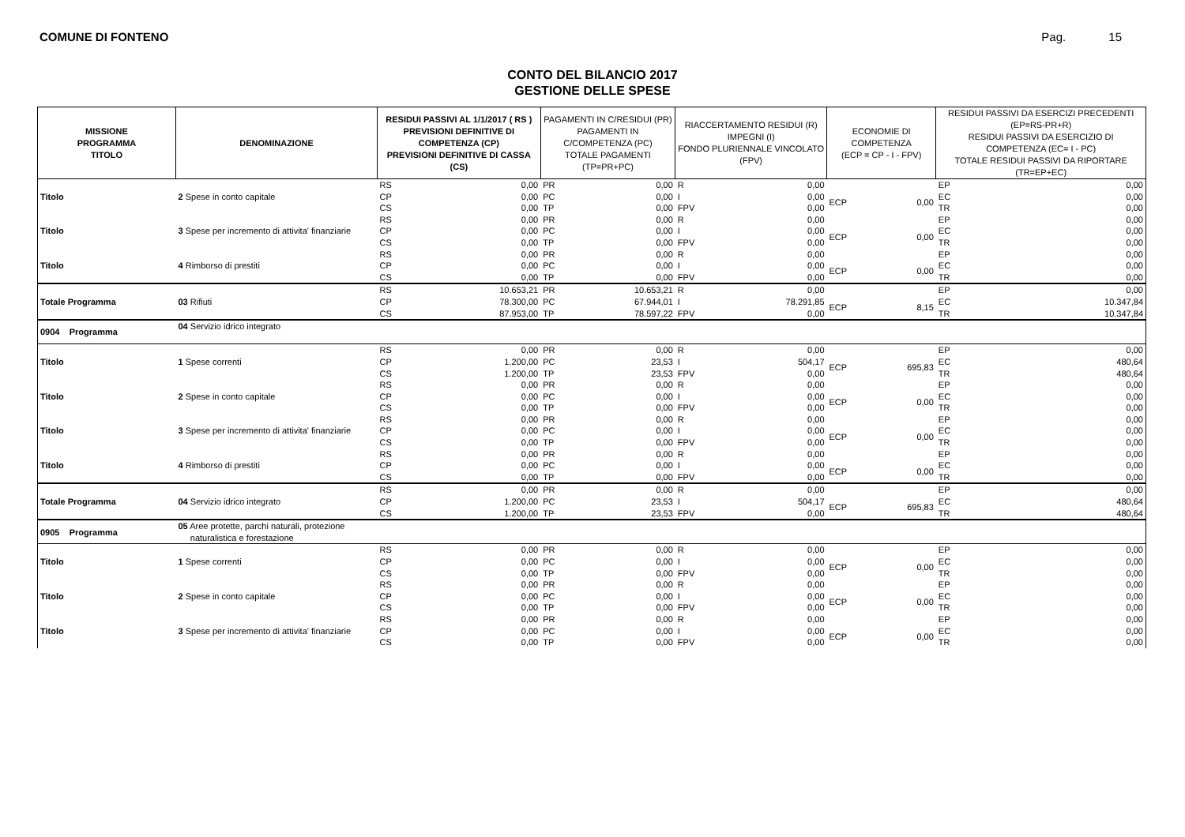COMUNE DI FONTENO Pag. 15
CONTO DEL BILANCIO 2017
GESTIONE DELLE SPESE
| MISSIONE PROGRAMMA TITOLO | DENOMINAZIONE | RESIDUI PASSIVI AL 1/1/2017 ( RS ) PREVISIONI DEFINITIVE DI COMPETENZA (CP) PREVISIONI DEFINITIVE DI CASSA (CS) | | PAGAMENTI IN C/RESIDUI (PR) PAGAMENTI IN C/COMPETENZA (PC) TOTALE PAGAMENTI (TP=PR+PC) | | RIACCERTAMENTO RESIDUI (R) IMPEGNI (I) FONDO PLURIENNALE VINCOLATO (FPV) | | ECONOMIE DI COMPETENZA (ECP = CP - I - FPV) | | RESIDUI PASSIVI DA ESERCIZI PRECEDENTI (EP=RS-PR+R) RESIDUI PASSIVI DA ESERCIZIO DI COMPETENZA (EC= I - PC) TOTALE RESIDUI PASSIVI DA RIPORTARE (TR=EP+EC) | |
| --- | --- | --- | --- | --- | --- | --- | --- | --- | --- | --- | --- |
| Titolo | 2 Spese in conto capitale | RS CP CS | 0,00 0,00 0,00 | PR PC TP | 0,00 0,00 0,00 | R I FPV | 0,00 0,00 0,00 | ECP | 0,00 | EP EC TR | 0,00 0,00 0,00 |
| Titolo | 3 Spese per incremento di attivita' finanziarie | RS CP CS | 0,00 0,00 0,00 | PR PC TP | 0,00 0,00 0,00 | R I FPV | 0,00 0,00 0,00 | ECP | 0,00 | EP EC TR | 0,00 0,00 0,00 |
| Titolo | 4 Rimborso di prestiti | RS CP CS | 0,00 0,00 0,00 | PR PC TP | 0,00 0,00 0,00 | R I FPV | 0,00 0,00 0,00 | ECP | 0,00 | EP EC TR | 0,00 0,00 0,00 |
| Totale Programma | 03 Rifiuti | RS CP CS | 10.653,21 78.300,00 87.953,00 | PR PC TP | 10.653,21 67.944,01 78.597,22 | R I FPV | 0,00 78.291,85 0,00 | ECP | 8,15 | EP EC TR | 0,00 10.347,84 10.347,84 |
| 0904 Programma | 04 Servizio idrico integrato | | | | | | | | | | |
| Titolo | 1 Spese correnti | RS CP CS | 0,00 1.200,00 1.200,00 | PR PC TP | 0,00 23,53 23,53 | R I FPV | 0,00 504,17 0,00 | ECP | 695,83 | EP EC TR | 0,00 480,64 480,64 |
| Titolo | 2 Spese in conto capitale | RS CP CS | 0,00 0,00 0,00 | PR PC TP | 0,00 0,00 0,00 | R I FPV | 0,00 0,00 0,00 | ECP | 0,00 | EP EC TR | 0,00 0,00 0,00 |
| Titolo | 3 Spese per incremento di attivita' finanziarie | RS CP CS | 0,00 0,00 0,00 | PR PC TP | 0,00 0,00 0,00 | R I FPV | 0,00 0,00 0,00 | ECP | 0,00 | EP EC TR | 0,00 0,00 0,00 |
| Titolo | 4 Rimborso di prestiti | RS CP CS | 0,00 0,00 0,00 | PR PC TP | 0,00 0,00 0,00 | R I FPV | 0,00 0,00 0,00 | ECP | 0,00 | EP EC TR | 0,00 0,00 0,00 |
| Totale Programma | 04 Servizio idrico integrato | RS CP CS | 0,00 1.200,00 1.200,00 | PR PC TP | 0,00 23,53 23,53 | R I FPV | 0,00 504,17 0,00 | ECP | 695,83 | EP EC TR | 0,00 480,64 480,64 |
| 0905 Programma | 05 Aree protette, parchi naturali, protezione naturalistica e forestazione | | | | | | | | | | |
| Titolo | 1 Spese correnti | RS CP CS | 0,00 0,00 0,00 | PR PC TP | 0,00 0,00 0,00 | R I FPV | 0,00 0,00 0,00 | ECP | 0,00 | EP EC TR | 0,00 0,00 0,00 |
| Titolo | 2 Spese in conto capitale | RS CP CS | 0,00 0,00 0,00 | PR PC TP | 0,00 0,00 0,00 | R I FPV | 0,00 0,00 0,00 | ECP | 0,00 | EP EC TR | 0,00 0,00 0,00 |
| Titolo | 3 Spese per incremento di attivita' finanziarie | RS CP CS | 0,00 0,00 0,00 | PR PC TP | 0,00 0,00 0,00 | R I FPV | 0,00 0,00 0,00 | ECP | 0,00 | EP EC TR | 0,00 0,00 0,00 |